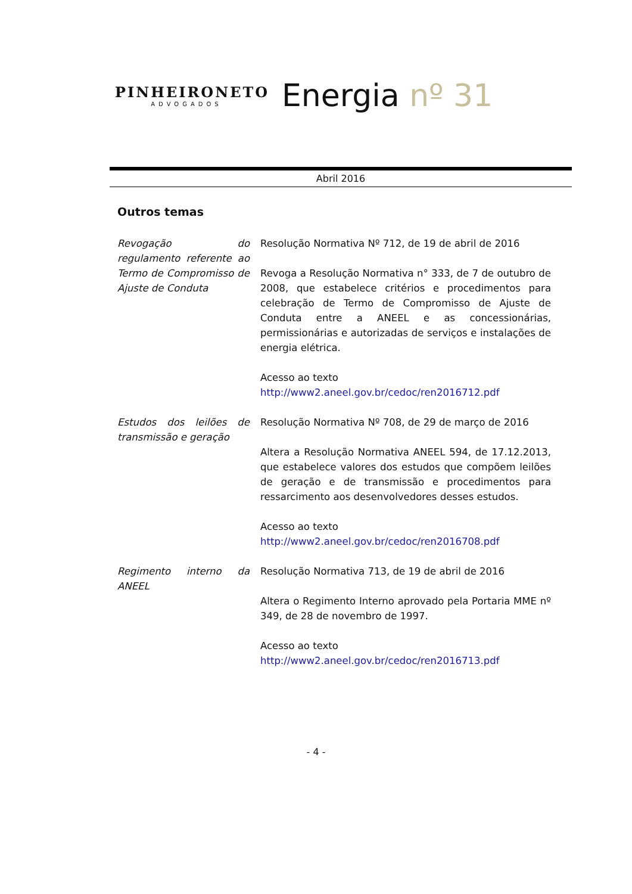PINHEIRONETO
ADVOGADOS
Energia nº 31
Abril 2016
Outros temas
Revogação do regulamento referente ao Termo de Compromisso de Ajuste de Conduta
Resolução Normativa Nº 712, de 19 de abril de 2016
Revoga a Resolução Normativa n° 333, de 7 de outubro de 2008, que estabelece critérios e procedimentos para celebração de Termo de Compromisso de Ajuste de Conduta entre a ANEEL e as concessionárias, permissionárias e autorizadas de serviços e instalações de energia elétrica.
Acesso ao texto
http://www2.aneel.gov.br/cedoc/ren2016712.pdf
Estudos dos leilões de transmissão e geração
Resolução Normativa Nº 708, de 29 de março de 2016
Altera a Resolução Normativa ANEEL 594, de 17.12.2013, que estabelece valores dos estudos que compõem leilões de geração e de transmissão e procedimentos para ressarcimento aos desenvolvedores desses estudos.
Acesso ao texto
http://www2.aneel.gov.br/cedoc/ren2016708.pdf
Regimento interno da ANEEL
Resolução Normativa 713, de 19 de abril de 2016
Altera o Regimento Interno aprovado pela Portaria MME nº 349, de 28 de novembro de 1997.
Acesso ao texto
http://www2.aneel.gov.br/cedoc/ren2016713.pdf
- 4 -